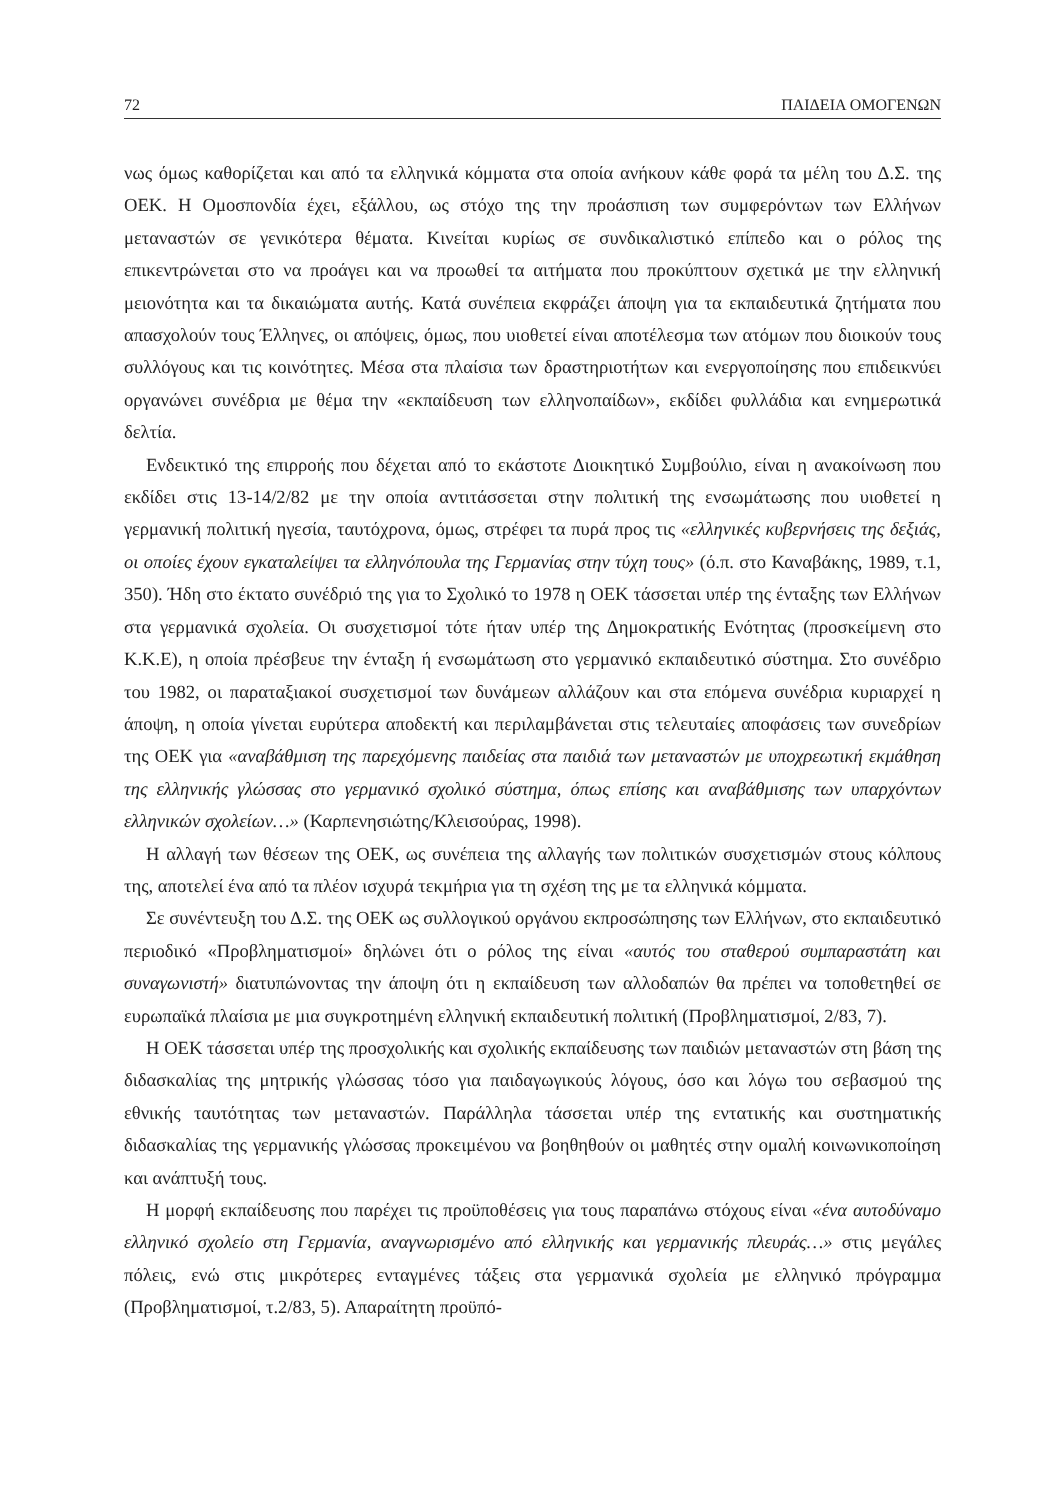72 ΠΑΙΔΕΙΑ ΟΜΟΓΕΝΩΝ
νως όμως καθορίζεται και από τα ελληνικά κόμματα στα οποία ανήκουν κάθε φορά τα μέλη του Δ.Σ. της ΟΕΚ. Η Ομοσπονδία έχει, εξάλλου, ως στόχο της την προάσπιση των συμφερόντων των Ελλήνων μεταναστών σε γενικότερα θέματα. Κινείται κυρίως σε συνδικαλιστικό επίπεδο και ο ρόλος της επικεντρώνεται στο να προάγει και να προωθεί τα αιτήματα που προκύπτουν σχετικά με την ελληνική μειονότητα και τα δικαιώματα αυτής. Κατά συνέπεια εκφράζει άποψη για τα εκπαιδευτικά ζητήματα που απασχολούν τους Έλληνες, οι απόψεις, όμως, που υιοθετεί είναι αποτέλεσμα των ατόμων που διοικούν τους συλλόγους και τις κοινότητες. Μέσα στα πλαίσια των δραστηριοτήτων και ενεργοποίησης που επιδεικνύει οργανώνει συνέδρια με θέμα την «εκπαίδευση των ελληνοπαίδων», εκδίδει φυλλάδια και ενημερωτικά δελτία.
Ενδεικτικό της επιρροής που δέχεται από το εκάστοτε Διοικητικό Συμβούλιο, είναι η ανακοίνωση που εκδίδει στις 13-14/2/82 με την οποία αντιτάσσεται στην πολιτική της ενσωμάτωσης που υιοθετεί η γερμανική πολιτική ηγεσία, ταυτόχρονα, όμως, στρέφει τα πυρά προς τις «ελληνικές κυβερνήσεις της δεξιάς, οι οποίες έχουν εγκαταλείψει τα ελληνόπουλα της Γερμανίας στην τύχη τους» (ό.π. στο Καναβάκης, 1989, τ.1, 350). Ήδη στο έκτατο συνέδριό της για το Σχολικό το 1978 η ΟΕΚ τάσσεται υπέρ της ένταξης των Ελλήνων στα γερμανικά σχολεία. Οι συσχετισμοί τότε ήταν υπέρ της Δημοκρατικής Ενότητας (προσκείμενη στο Κ.Κ.Ε), η οποία πρέσβευε την ένταξη ή ενσωμάτωση στο γερμανικό εκπαιδευτικό σύστημα. Στο συνέδριο του 1982, οι παραταξιακοί συσχετισμοί των δυνάμεων αλλάζουν και στα επόμενα συνέδρια κυριαρχεί η άποψη, η οποία γίνεται ευρύτερα αποδεκτή και περιλαμβάνεται στις τελευταίες αποφάσεις των συνεδρίων της ΟΕΚ για «αναβάθμιση της παρεχόμενης παιδείας στα παιδιά των μεταναστών με υποχρεωτική εκμάθηση της ελληνικής γλώσσας στο γερμανικό σχολικό σύστημα, όπως επίσης και αναβάθμισης των υπαρχόντων ελληνικών σχολείων…» (Καρπενησιώτης/Κλεισούρας, 1998).
Η αλλαγή των θέσεων της ΟΕΚ, ως συνέπεια της αλλαγής των πολιτικών συσχετισμών στους κόλπους της, αποτελεί ένα από τα πλέον ισχυρά τεκμήρια για τη σχέση της με τα ελληνικά κόμματα.
Σε συνέντευξη του Δ.Σ. της ΟΕΚ ως συλλογικού οργάνου εκπροσώπησης των Ελλήνων, στο εκπαιδευτικό περιοδικό «Προβληματισμοί» δηλώνει ότι ο ρόλος της είναι «αυτός του σταθερού συμπαραστάτη και συναγωνιστή» διατυπώνοντας την άποψη ότι η εκπαίδευση των αλλοδαπών θα πρέπει να τοποθετηθεί σε ευρωπαϊκά πλαίσια με μια συγκροτημένη ελληνική εκπαιδευτική πολιτική (Προβληματισμοί, 2/83, 7).
Η ΟΕΚ τάσσεται υπέρ της προσχολικής και σχολικής εκπαίδευσης των παιδιών μεταναστών στη βάση της διδασκαλίας της μητρικής γλώσσας τόσο για παιδαγωγικούς λόγους, όσο και λόγω του σεβασμού της εθνικής ταυτότητας των μεταναστών. Παράλληλα τάσσεται υπέρ της εντατικής και συστηματικής διδασκαλίας της γερμανικής γλώσσας προκειμένου να βοηθηθούν οι μαθητές στην ομαλή κοινωνικοποίηση και ανάπτυξή τους.
Η μορφή εκπαίδευσης που παρέχει τις προϋποθέσεις για τους παραπάνω στόχους είναι «ένα αυτοδύναμο ελληνικό σχολείο στη Γερμανία, αναγνωρισμένο από ελληνικής και γερμανικής πλευράς…» στις μεγάλες πόλεις, ενώ στις μικρότερες ενταγμένες τάξεις στα γερμανικά σχολεία με ελληνικό πρόγραμμα (Προβληματισμοί, τ.2/83, 5). Απαραίτητη προϋπό-